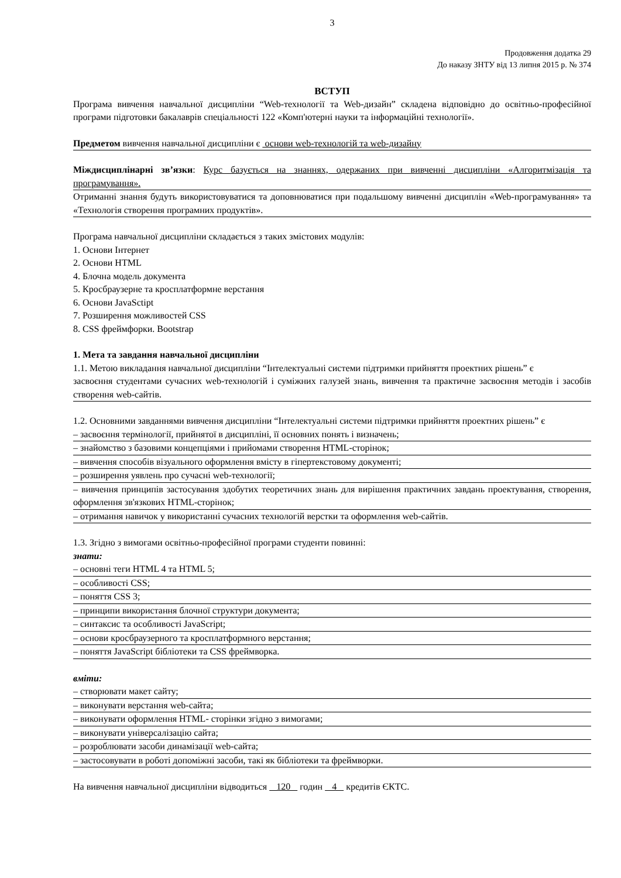3
Продовження додатка 29
До наказу ЗНТУ від 13 липня 2015 р. № 374
ВСТУП
Програма вивчення навчальної дисципліни “Web-технології та Web-дизайн” складена відповідно до освітньо-професійної програми підготовки бакалаврів спеціальності 122 «Комп'ютерні науки та інформаційні технології».
Предметом вивчення навчальної дисципліни є основи web-технологій та web-дизайну
Міждисциплінарні зв’язки: Курс базується на знаннях, одержаних при вивченні дисципліни «Алгоритмізація та програмування».
Отриманні знання будуть використовуватися та доповнюватися при подальшому вивченні дисциплін «Web-програмування» та «Технологія створення програмних продуктів».
Програма навчальної дисципліни складається з таких змістових модулів:
1. Основи Інтернет
2. Основи HTML
4. Блочна модель документа
5. Кросбраузерне та кросплатформне верстання
6. Основи JavaSctipt
7. Розширення можливостей CSS
8. CSS фреймфорки. Bootstrap
1. Мета та завдання навчальної дисципліни
1.1. Метою викладання навчальної дисципліни “Інтелектуальні системи підтримки прийняття проектних рішень” є
засвоєння студентами сучасних web-технологій і суміжних галузей знань, вивчення та практичне засвоєння методів і засобів створення web-сайтів.
1.2. Основними завданнями вивчення дисципліни “Інтелектуальні системи підтримки прийняття проектних рішень” є
– засвоєння термінології, прийнятої в дисципліні, її основних понять і визначень;
– знайомство з базовими концепціями і прийомами створення HTML-сторінок;
– вивчення способів візуального оформлення вмісту в гіпертекстовому документі;
– розширення уявлень про сучасні web-технології;
– вивчення принципів застосування здобутих теоретичних знань для вирішення практичних завдань проектування, створення, оформлення зв'язкових HTML-сторінок;
– отримання навичок у використанні сучасних технологій верстки та оформлення web-сайтів.
1.3. Згідно з вимогами освітньо-професійної програми студенти повинні:
знати:
– основні теги HTML 4 та HTML 5;
– особливості CSS;
– поняття CSS 3;
– принципи використання блочної структури документа;
– синтаксис та особливості JavaScript;
– основи кросбраузерного та кросплатформного верстання;
– поняття JavaScript бібліотеки та CSS фреймворка.
вміти:
– створювати макет сайту;
– виконувати верстання web-сайта;
– виконувати оформлення HTML- сторінки згідно з вимогами;
– виконувати універсалізацію сайта;
– розроблювати засоби динамізації web-сайта;
– застосовувати в роботі допоміжні засоби, такі як бібліотеки та фреймворки.
На вивчення навчальної дисципліни відводиться 120 годин 4 кредитів ЄКТС.